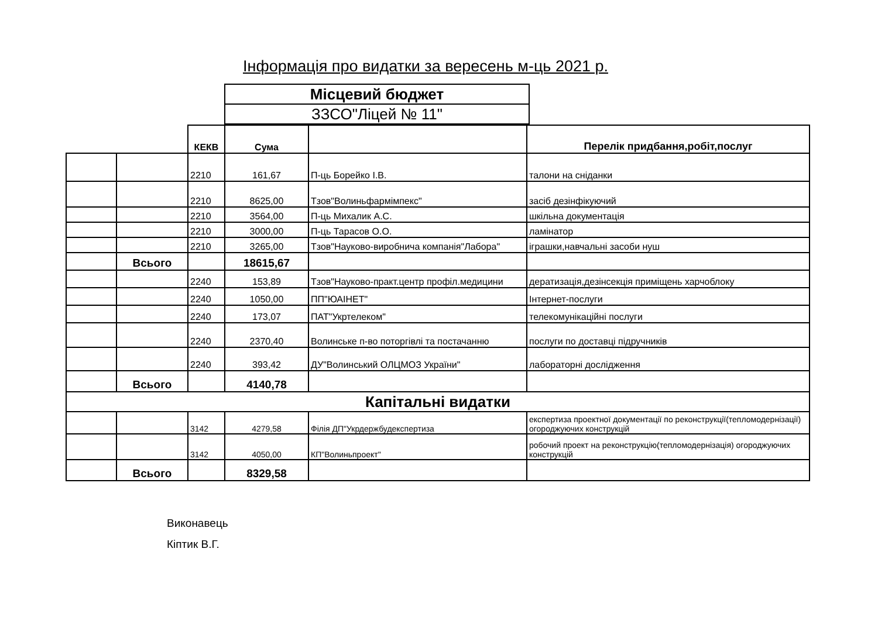Інформація про видатки за вересень м-ць 2021 р.
| Місцевий бюджет |
| ЗЗСО"Ліцей № 11" |
| | | КЕКВ | Сума | | Перелік придбання,робіт,послуг |
| | | 2210 | 161,67 | П-ць Борейко І.В. | талони на сніданки |
| | | 2210 | 8625,00 | Тзов"Волиньфармімпекс" | засіб дезінфікуючий |
| | | 2210 | 3564,00 | П-ць Михалик А.С. | шкільна документація |
| | | 2210 | 3000,00 | П-ць Тарасов О.О. | ламінатор |
| | | 2210 | 3265,00 | Тзов"Науково-виробнича компанія"Лабора" | іграшки,навчальні засоби нуш |
| | Всього | | 18615,67 | | |
| | | 2240 | 153,89 | Тзов"Науково-практ.центр профіл.медицини | дератизація,дезінсекція приміщень харчоблоку |
| | | 2240 | 1050,00 | ПП"ЮАІНЕТ" | Інтернет-послуги |
| | | 2240 | 173,07 | ПАТ"Укртелеком" | телекомунікаційні послуги |
| | | 2240 | 2370,40 | Волинське п-во поторгівлі та постачанню | послуги по доставці підручників |
| | | 2240 | 393,42 | ДУ"Волинський ОЛЦМОЗ України" | лабораторні дослідження |
| | Всього | | 4140,78 | | |
| Капітальні видатки | | | | | |
| | | 3142 | 4279,58 | Філія ДП"Укрдержбудекспертиза | експертиза проектної документації по реконструкції(тепломодернізації) огороджуючих конструкцій |
| | | 3142 | 4050,00 | КП"Волиньпроект" | робочий проект на реконструкцію(тепломодернізація) огороджуючих конструкцій |
| | Всього | | 8329,58 | | |
Виконавець
Кіптик В.Г.